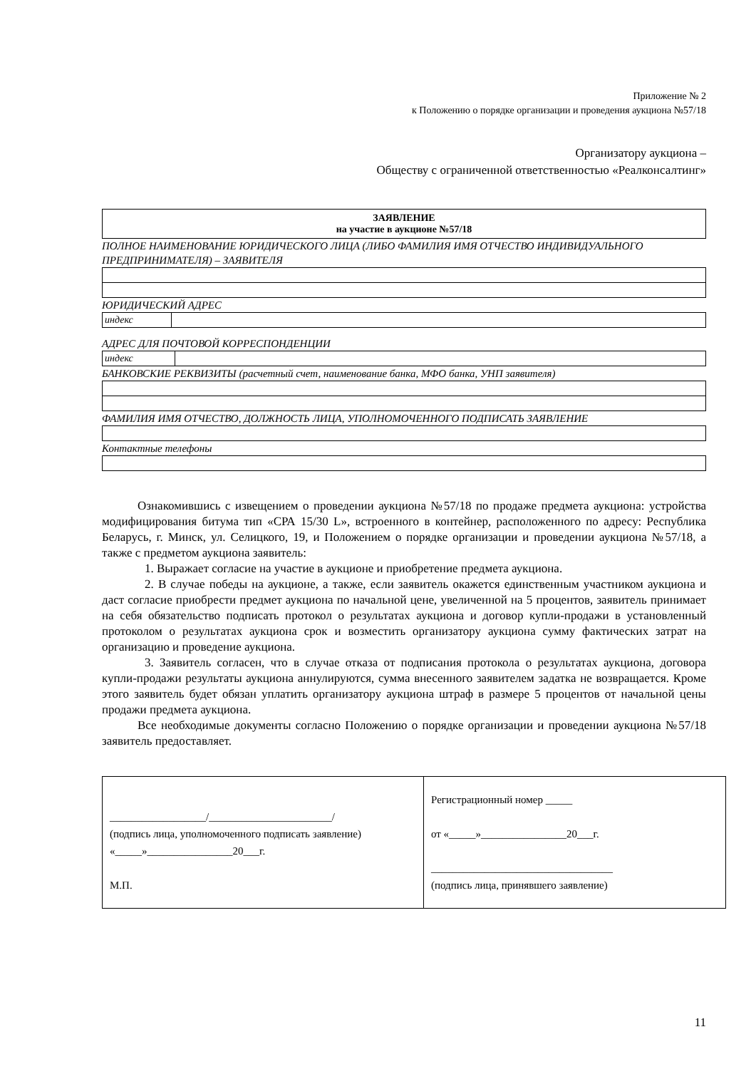Приложение № 2
к Положению о порядке организации и проведения аукциона №57/18
Организатору аукциона –
Обществу с ограниченной ответственностью «Реалконсалтинг»
ЗАЯВЛЕНИЕ
на участие в аукционе №57/18
ПОЛНОЕ НАИМЕНОВАНИЕ ЮРИДИЧЕСКОГО ЛИЦА (ЛИБО ФАМИЛИЯ ИМЯ ОТЧЕСТВО ИНДИВИДУАЛЬНОГО ПРЕДПРИНИМАТЕЛЯ) – ЗАЯВИТЕЛЯ
ЮРИДИЧЕСКИЙ АДРЕС
| индекс | |
АДРЕС ДЛЯ ПОЧТОВОЙ КОРРЕСПОНДЕНЦИИ
| индекс | |
БАНКОВСКИЕ РЕКВИЗИТЫ (расчетный счет, наименование банка, МФО банка, УНП заявителя)
ФАМИЛИЯ ИМЯ ОТЧЕСТВО, ДОЛЖНОСТЬ ЛИЦА, УПОЛНОМОЧЕННОГО ПОДПИСАТЬ ЗАЯВЛЕНИЕ
Контактные телефоны
Ознакомившись с извещением о проведении аукциона №57/18 по продаже предмета аукциона: устройства модифицирования битума тип «СРА 15/30 L», встроенного в контейнер, расположенного по адресу: Республика Беларусь, г. Минск, ул. Селицкого, 19, и Положением о порядке организации и проведении аукциона №57/18, а также с предметом аукциона заявитель:
1. Выражает согласие на участие в аукционе и приобретение предмета аукциона.
2. В случае победы на аукционе, а также, если заявитель окажется единственным участником аукциона и даст согласие приобрести предмет аукциона по начальной цене, увеличенной на 5 процентов, заявитель принимает на себя обязательство подписать протокол о результатах аукциона и договор купли-продажи в установленный протоколом о результатах аукциона срок и возместить организатору аукциона сумму фактических затрат на организацию и проведение аукциона.
3. Заявитель согласен, что в случае отказа от подписания протокола о результатах аукциона, договора купли-продажи результаты аукциона аннулируются, сумма внесенного заявителем задатка не возвращается. Кроме этого заявитель будет обязан уплатить организатору аукциона штраф в размере 5 процентов от начальной цены продажи предмета аукциона.
Все необходимые документы согласно Положению о порядке организации и проведении аукциона №57/18 заявитель предоставляет.
| __________________/_______________________/ (подпись лица, уполномоченного подписать заявление) «_____»________________20___г. М.П. | Регистрационный номер _____ от «_____»________________20___г. __________________________________ (подпись лица, принявшего заявление) |
11